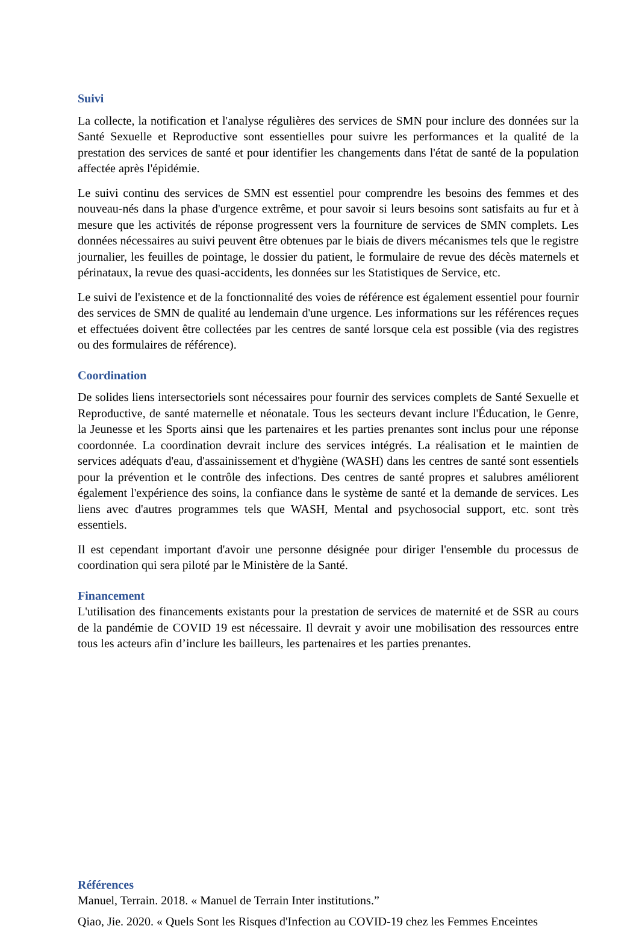Suivi
La collecte, la notification et l'analyse régulières des services de SMN pour inclure des données sur la Santé Sexuelle et Reproductive sont essentielles pour suivre les performances et la qualité de la prestation des services de santé et pour identifier les changements dans l'état de santé de la population affectée après l'épidémie.
Le suivi continu des services de SMN est essentiel pour comprendre les besoins des femmes et des nouveau-nés dans la phase d'urgence extrême, et pour savoir si leurs besoins sont satisfaits au fur et à mesure que les activités de réponse progressent vers la fourniture de services de SMN complets. Les données nécessaires au suivi peuvent être obtenues par le biais de divers mécanismes tels que le registre journalier, les feuilles de pointage, le dossier du patient, le formulaire de revue des décès maternels et périnataux, la revue des quasi-accidents, les données sur les Statistiques de Service, etc.
Le suivi de l'existence et de la fonctionnalité des voies de référence est également essentiel pour fournir des services de SMN de qualité au lendemain d'une urgence. Les informations sur les références reçues et effectuées doivent être collectées par les centres de santé lorsque cela est possible (via des registres ou des formulaires de référence).
Coordination
De solides liens intersectoriels sont nécessaires pour fournir des services complets de Santé Sexuelle et Reproductive, de santé maternelle et néonatale. Tous les secteurs devant inclure l'Éducation, le Genre, la Jeunesse et les Sports ainsi que les partenaires et les parties prenantes sont inclus pour une réponse coordonnée. La coordination devrait inclure des services intégrés. La réalisation et le maintien de services adéquats d'eau, d'assainissement et d'hygiène (WASH) dans les centres de santé sont essentiels pour la prévention et le contrôle des infections. Des centres de santé propres et salubres améliorent également l'expérience des soins, la confiance dans le système de santé et la demande de services. Les liens avec d'autres programmes tels que WASH, Mental and psychosocial support, etc. sont très essentiels.
Il est cependant important d'avoir une personne désignée pour diriger l'ensemble du processus de coordination qui sera piloté par le Ministère de la Santé.
Financement
L'utilisation des financements existants pour la prestation de services de maternité et de SSR au cours de la pandémie de COVID 19 est nécessaire. Il devrait y avoir une mobilisation des ressources entre tous les acteurs afin d’inclure les bailleurs, les partenaires et les parties prenantes.
Références
Manuel, Terrain. 2018. « Manuel de Terrain Inter institutions.”
Qiao, Jie. 2020. « Quels Sont les Risques d'Infection au COVID-19 chez les Femmes Enceintes